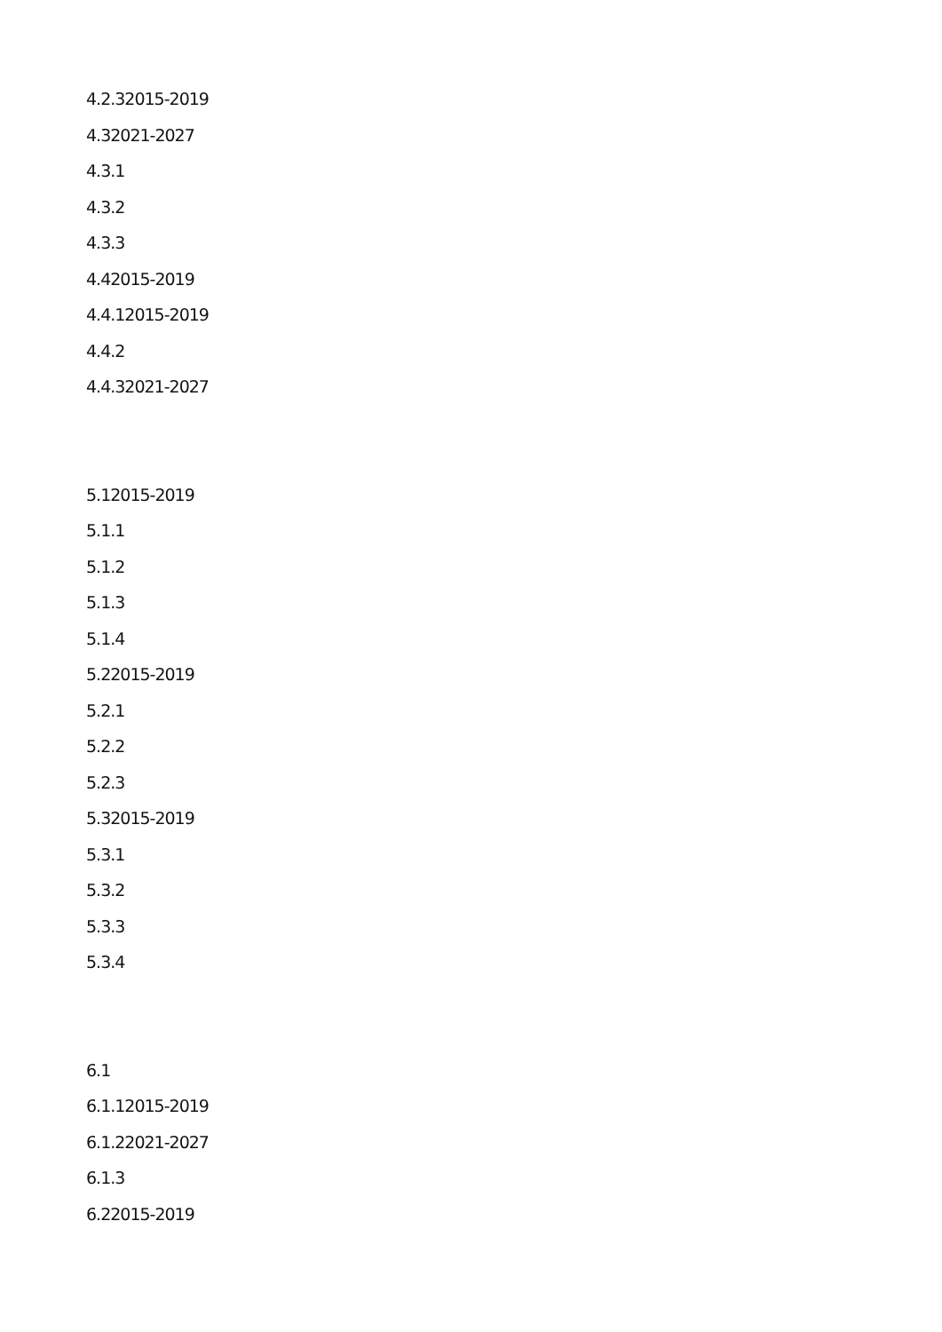4.2.32015-2019
4.32021-2027
4.3.1
4.3.2
4.3.3
4.42015-2019
4.4.12015-2019
4.4.2
4.4.32021-2027
5.12015-2019
5.1.1
5.1.2
5.1.3
5.1.4
5.22015-2019
5.2.1
5.2.2
5.2.3
5.32015-2019
5.3.1
5.3.2
5.3.3
5.3.4
6.1
6.1.12015-2019
6.1.22021-2027
6.1.3
6.22015-2019